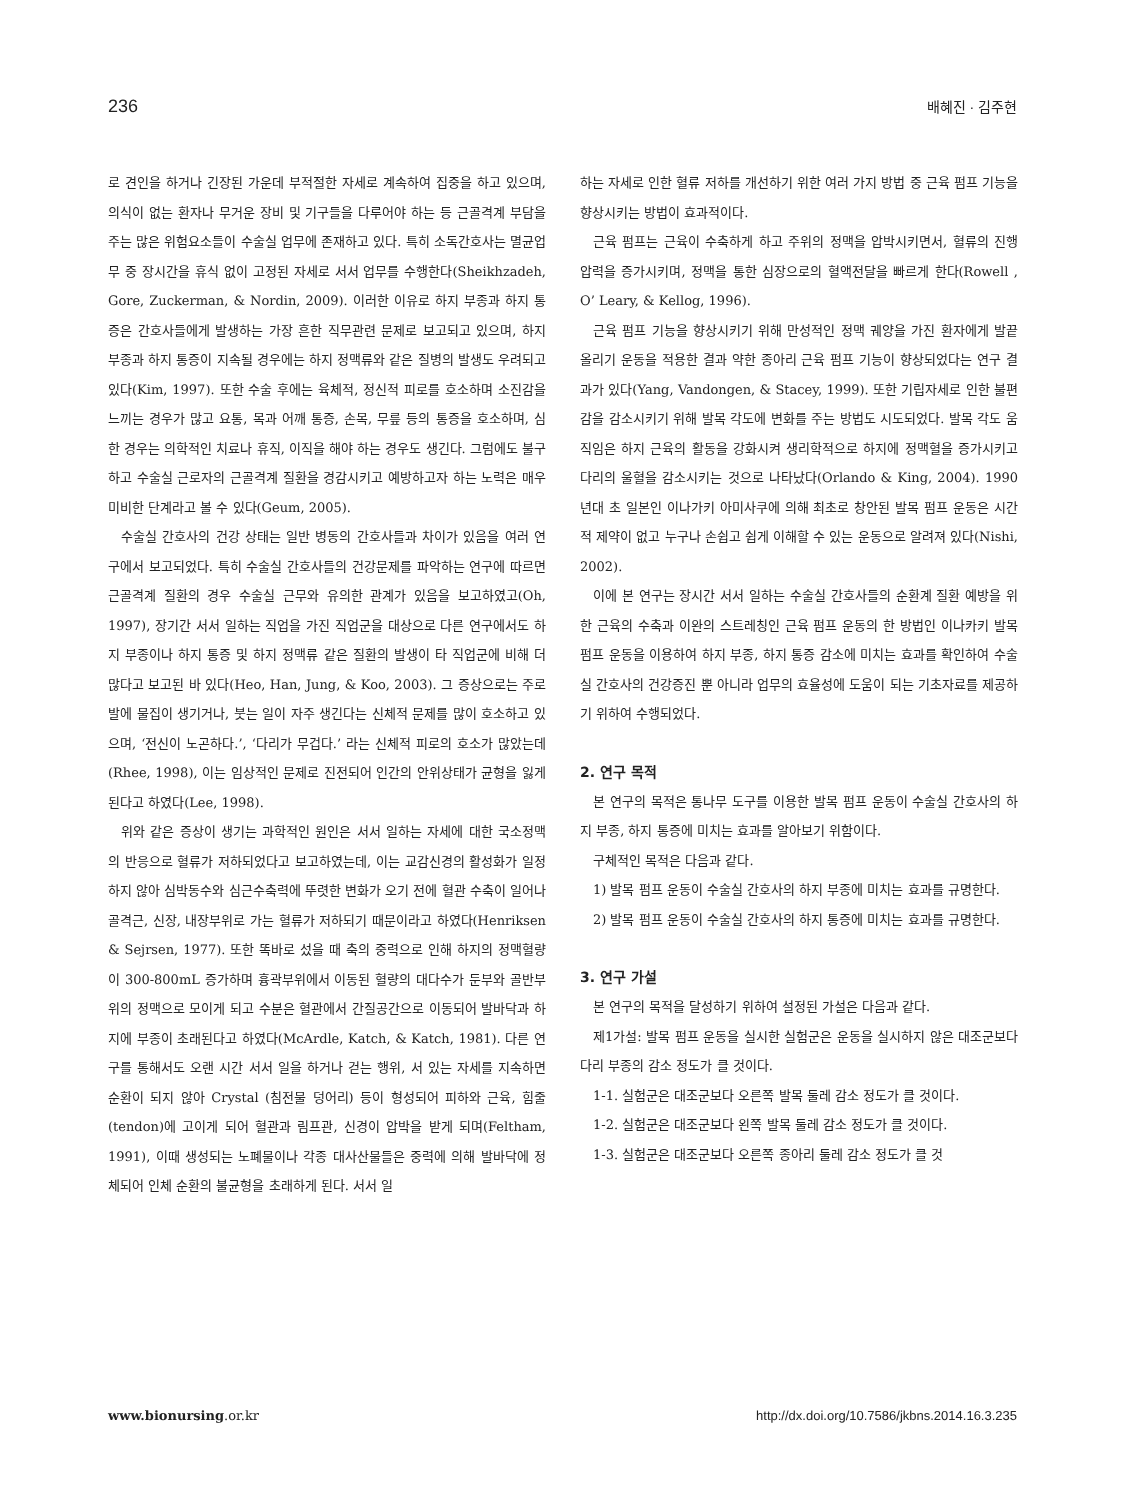236 배혜진 · 김주현
로 견인을 하거나 긴장된 가운데 부적절한 자세로 계속하여 집중을 하고 있으며, 의식이 없는 환자나 무거운 장비 및 기구들을 다루어야 하는 등 근골격계 부담을 주는 많은 위험요소들이 수술실 업무에 존재하고 있다. 특히 소독간호사는 멸균업무 중 장시간을 휴식 없이 고정된 자세로 서서 업무를 수행한다(Sheikhzadeh, Gore, Zuckerman, & Nordin, 2009). 이러한 이유로 하지 부종과 하지 통증은 간호사들에게 발생하는 가장 흔한 직무관련 문제로 보고되고 있으며, 하지 부종과 하지 통증이 지속될 경우에는 하지 정맥류와 같은 질병의 발생도 우려되고 있다(Kim, 1997). 또한 수술 후에는 육체적, 정신적 피로를 호소하며 소진감을 느끼는 경우가 많고 요통, 목과 어깨 통증, 손목, 무릎 등의 통증을 호소하며, 심한 경우는 의학적인 치료나 휴직, 이직을 해야 하는 경우도 생긴다. 그럼에도 불구하고 수술실 근로자의 근골격계 질환을 경감시키고 예방하고자 하는 노력은 매우 미비한 단계라고 볼 수 있다(Geum, 2005).
수술실 간호사의 건강 상태는 일반 병동의 간호사들과 차이가 있음을 여러 연구에서 보고되었다. 특히 수술실 간호사들의 건강문제를 파악하는 연구에 따르면 근골격계 질환의 경우 수술실 근무와 유의한 관계가 있음을 보고하였고(Oh, 1997), 장기간 서서 일하는 직업을 가진 직업군을 대상으로 다른 연구에서도 하지 부종이나 하지 통증 및 하지 정맥류 같은 질환의 발생이 타 직업군에 비해 더 많다고 보고된 바 있다(Heo, Han, Jung, & Koo, 2003). 그 증상으로는 주로 발에 물집이 생기거나, 붓는 일이 자주 생긴다는 신체적 문제를 많이 호소하고 있으며, ‘전신이 노곤하다.’, ‘다리가 무겁다.’ 라는 신체적 피로의 호소가 많았는데(Rhee, 1998), 이는 임상적인 문제로 진전되어 인간의 안위상태가 균형을 잃게 된다고 하였다(Lee, 1998).
위와 같은 증상이 생기는 과학적인 원인은 서서 일하는 자세에 대한 국소정맥의 반응으로 혈류가 저하되었다고 보고하였는데, 이는 교감신경의 활성화가 일정하지 않아 심박동수와 심근수축력에 뚜렷한 변화가 오기 전에 혈관 수축이 일어나 골격근, 신장, 내장부위로 가는 혈류가 저하되기 때문이라고 하였다(Henriksen & Sejrsen, 1977). 또한 똑바로 섰을 때 축의 중력으로 인해 하지의 정맥혈량이 300-800mL 증가하며 흉곽부위에서 이동된 혈량의 대다수가 둔부와 골반부위의 정맥으로 모이게 되고 수분은 혈관에서 간질공간으로 이동되어 발바닥과 하지에 부종이 초래된다고 하였다(McArdle, Katch, & Katch, 1981). 다른 연구를 통해서도 오랜 시간 서서 일을 하거나 걷는 행위, 서 있는 자세를 지속하면 순환이 되지 않아 Crystal (침전물 덩어리) 등이 형성되어 피하와 근육, 힘줄(tendon)에 고이게 되어 혈관과 림프관, 신경이 압박을 받게 되며(Feltham, 1991), 이때 생성되는 노폐물이나 각종 대사산물들은 중력에 의해 발바닥에 정체되어 인체 순환의 불균형을 초래하게 된다. 서서 일
하는 자세로 인한 혈류 저하를 개선하기 위한 여러 가지 방법 중 근육 펌프 기능을 향상시키는 방법이 효과적이다.
근육 펌프는 근육이 수축하게 하고 주위의 정맥을 압박시키면서, 혈류의 진행압력을 증가시키며, 정맥을 통한 심장으로의 혈액전달을 빠르게 한다(Rowell , O’ Leary, & Kellog, 1996).
근육 펌프 기능을 향상시키기 위해 만성적인 정맥 궤양을 가진 환자에게 발끝 올리기 운동을 적용한 결과 약한 종아리 근육 펌프 기능이 향상되었다는 연구 결과가 있다(Yang, Vandongen, & Stacey, 1999). 또한 기립자세로 인한 불편감을 감소시키기 위해 발목 각도에 변화를 주는 방법도 시도되었다. 발목 각도 움직임은 하지 근육의 활동을 강화시켜 생리학적으로 하지에 정맥혈을 증가시키고 다리의 울혈을 감소시키는 것으로 나타났다(Orlando & King, 2004). 1990년대 초 일본인 이나가키 아미사쿠에 의해 최초로 창안된 발목 펌프 운동은 시간적 제약이 없고 누구나 손쉽고 쉽게 이해할 수 있는 운동으로 알려져 있다(Nishi, 2002).
이에 본 연구는 장시간 서서 일하는 수술실 간호사들의 순환계 질환 예방을 위한 근육의 수축과 이완의 스트레칭인 근육 펌프 운동의 한 방법인 이나카키 발목 펌프 운동을 이용하여 하지 부종, 하지 통증 감소에 미치는 효과를 확인하여 수술실 간호사의 건강증진 뿐 아니라 업무의 효율성에 도움이 되는 기초자료를 제공하기 위하여 수행되었다.
2. 연구 목적
본 연구의 목적은 통나무 도구를 이용한 발목 펌프 운동이 수술실 간호사의 하지 부종, 하지 통증에 미치는 효과를 알아보기 위함이다.
구체적인 목적은 다음과 같다.
1) 발목 펌프 운동이 수술실 간호사의 하지 부종에 미치는 효과를 규명한다.
2) 발목 펌프 운동이 수술실 간호사의 하지 통증에 미치는 효과를 규명한다.
3. 연구 가설
본 연구의 목적을 달성하기 위하여 설정된 가설은 다음과 같다.
제1가설: 발목 펌프 운동을 실시한 실험군은 운동을 실시하지 않은 대조군보다 다리 부종의 감소 정도가 클 것이다.
1-1. 실험군은 대조군보다 오른쪽 발목 둘레 감소 정도가 클 것이다.
1-2. 실험군은 대조군보다 왼쪽 발목 둘레 감소 정도가 클 것이다.
1-3. 실험군은 대조군보다 오른쪽 종아리 둘레 감소 정도가 클 것
www.bionursing.or.kr http://dx.doi.org/10.7586/jkbns.2014.16.3.235